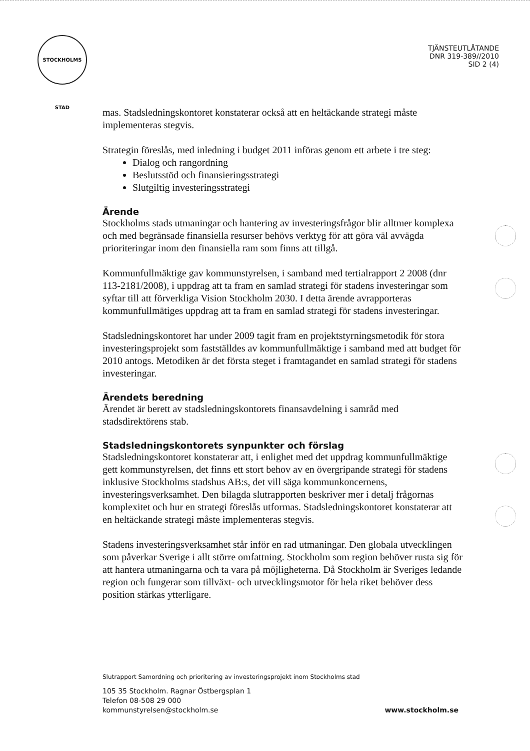STOCKHOLMS STAD
TJÄNSTEUTLÅTANDE
DNR 319-389//2010
SID 2 (4)
mas. Stadsledningskontoret konstaterar också att en heltäckande strategi måste implementeras stegvis.
Strategin föreslås, med inledning i budget 2011 införas genom ett arbete i tre steg:
Dialog och rangordning
Beslutsstöd och finansieringsstrategi
Slutgiltig investeringsstrategi
Ärende
Stockholms stads utmaningar och hantering av investeringsfrågor blir alltmer komplexa och med begränsade finansiella resurser behövs verktyg för att göra väl avvägda prioriteringar inom den finansiella ram som finns att tillgå.
Kommunfullmäktige gav kommunstyrelsen, i samband med tertialrapport 2 2008 (dnr 113-2181/2008), i uppdrag att ta fram en samlad strategi för stadens investeringar som syftar till att förverkliga Vision Stockholm 2030. I detta ärende avrapporteras kommunfullmätiges uppdrag att ta fram en samlad strategi för stadens investeringar.
Stadsledningskontoret har under 2009 tagit fram en projektstyrningsmetodik för stora investeringsprojekt som fastställdes av kommunfullmäktige i samband med att budget för 2010 antogs. Metodiken är det första steget i framtagandet en samlad strategi för stadens investeringar.
Ärendets beredning
Ärendet är berett av stadsledningskontorets finansavdelning i samråd med stadsdirektörens stab.
Stadsledningskontorets synpunkter och förslag
Stadsledningskontoret konstaterar att, i enlighet med det uppdrag kommunfullmäktige gett kommunstyrelsen, det finns ett stort behov av en övergripande strategi för stadens inklusive Stockholms stadshus AB:s, det vill säga kommunkoncernens, investeringsverksamhet. Den bilagda slutrapporten beskriver mer i detalj frågornas komplexitet och hur en strategi föreslås utformas. Stadsledningskontoret konstaterar att en heltäckande strategi måste implementeras stegvis.
Stadens investeringsverksamhet står inför en rad utmaningar. Den globala utvecklingen som påverkar Sverige i allt större omfattning. Stockholm som region behöver rusta sig för att hantera utmaningarna och ta vara på möjligheterna. Då Stockholm är Sveriges ledande region och fungerar som tillväxt- och utvecklingsmotor för hela riket behöver dess position stärkas ytterligare.
Slutrapport Samordning och prioritering av investeringsprojekt inom Stockholms stad
105 35 Stockholm. Ragnar Östbergsplan 1
Telefon 08-508 29 000
kommunstyrelsen@stockholm.se
www.stockholm.se